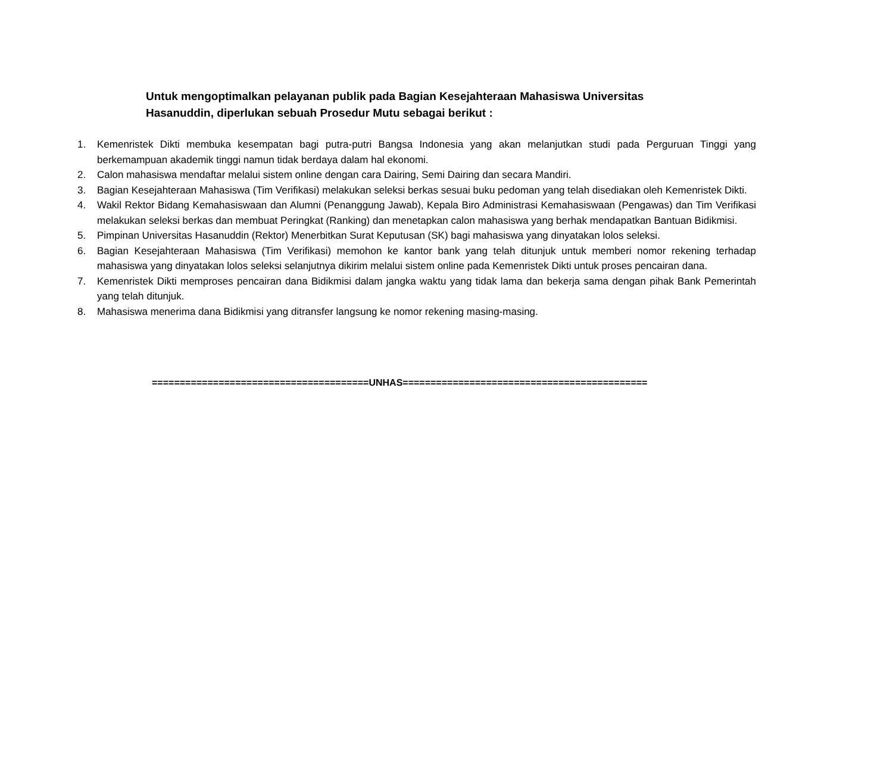Untuk mengoptimalkan pelayanan publik pada Bagian Kesejahteraan Mahasiswa Universitas Hasanuddin, diperlukan sebuah Prosedur Mutu sebagai berikut :
1. Kemenristek Dikti membuka kesempatan bagi putra-putri Bangsa Indonesia yang akan melanjutkan studi pada Perguruan Tinggi yang berkemampuan akademik tinggi namun tidak berdaya dalam hal ekonomi.
2. Calon mahasiswa mendaftar melalui sistem online dengan cara Dairing, Semi Dairing dan secara Mandiri.
3. Bagian Kesejahteraan Mahasiswa (Tim Verifikasi) melakukan seleksi berkas sesuai buku pedoman yang telah disediakan oleh Kemenristek Dikti.
4. Wakil Rektor Bidang Kemahasiswaan dan Alumni (Penanggung Jawab), Kepala Biro Administrasi Kemahasiswaan (Pengawas) dan Tim Verifikasi melakukan seleksi berkas dan membuat Peringkat (Ranking) dan menetapkan calon mahasiswa yang berhak mendapatkan Bantuan Bidikmisi.
5. Pimpinan Universitas Hasanuddin (Rektor) Menerbitkan Surat Keputusan (SK) bagi mahasiswa yang dinyatakan lolos seleksi.
6. Bagian Kesejahteraan Mahasiswa (Tim Verifikasi) memohon ke kantor bank yang telah ditunjuk untuk memberi nomor rekening terhadap mahasiswa yang dinyatakan lolos seleksi selanjutnya dikirim melalui sistem online pada Kemenristek Dikti untuk proses pencairan dana.
7. Kemenristek Dikti memproses pencairan dana Bidikmisi dalam jangka waktu yang tidak lama dan bekerja sama dengan pihak Bank Pemerintah yang telah ditunjuk.
8. Mahasiswa menerima dana Bidikmisi yang ditransfer langsung ke nomor rekening masing-masing.
=======================================UNHAS============================================